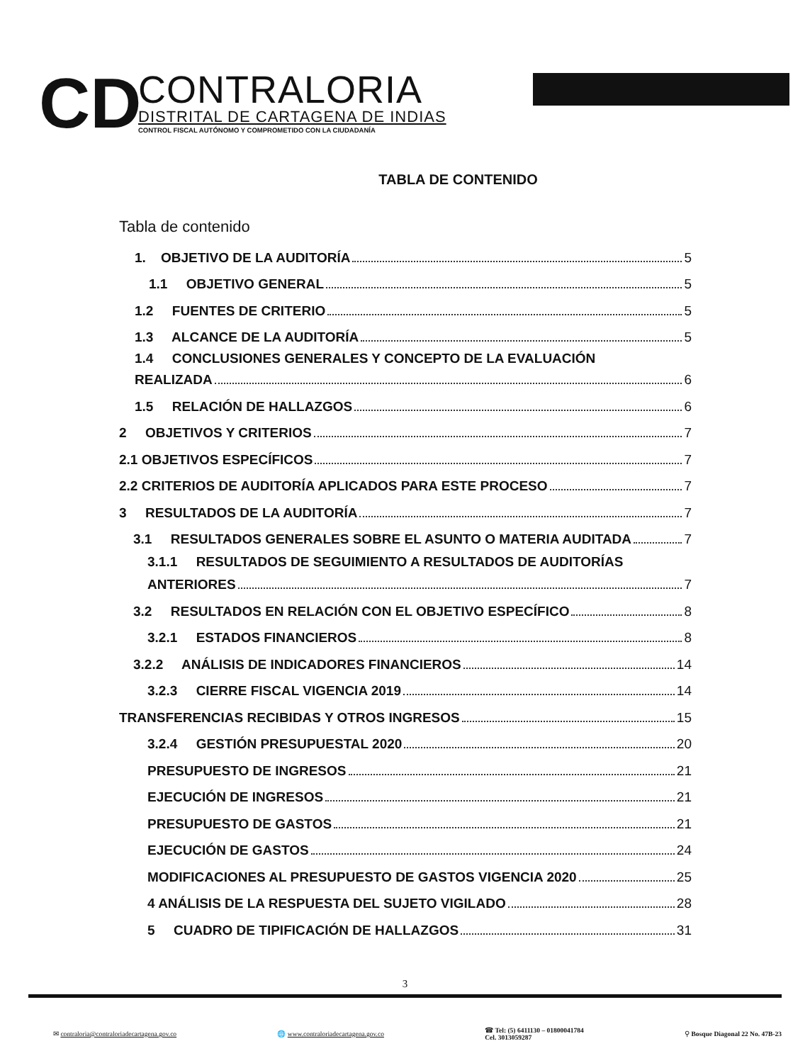CD
CONTRALORIA
DISTRITAL DE CARTAGENA DE INDIAS
CONTROL FISCAL AUTÓNOMO Y COMPROMETIDO CON LA CIUDADANÍA
TABLA DE CONTENIDO
Tabla de contenido
1. OBJETIVO DE LA AUDITORÍA 5
1.1 OBJETIVO GENERAL 5
1.2 FUENTES DE CRITERIO 5
1.3 ALCANCE DE LA AUDITORÍA 5
1.4 CONCLUSIONES GENERALES Y CONCEPTO DE LA EVALUACIÓN
REALIZADA 6
1.5 RELACIÓN DE HALLAZGOS 6
2 OBJETIVOS Y CRITERIOS 7
2.1 OBJETIVOS ESPECÍFICOS 7
2.2 CRITERIOS DE AUDITORÍA APLICADOS PARA ESTE PROCESO 7
3 RESULTADOS DE LA AUDITORÍA 7
3.1 RESULTADOS GENERALES SOBRE EL ASUNTO O MATERIA AUDITADA 7
3.1.1 RESULTADOS DE SEGUIMIENTO A RESULTADOS DE AUDITORÍAS
ANTERIORES 7
3.2 RESULTADOS EN RELACIÓN CON EL OBJETIVO ESPECÍFICO 8
3.2.1 ESTADOS FINANCIEROS 8
3.2.2 ANÁLISIS DE INDICADORES FINANCIEROS 14
3.2.3 CIERRE FISCAL VIGENCIA 2019 14
TRANSFERENCIAS RECIBIDAS Y OTROS INGRESOS 15
3.2.4 GESTIÓN PRESUPUESTAL 2020 20
PRESUPUESTO DE INGRESOS 21
EJECUCIÓN DE INGRESOS 21
PRESUPUESTO DE GASTOS 21
EJECUCIÓN DE GASTOS 24
MODIFICACIONES AL PRESUPUESTO DE GASTOS VIGENCIA 2020 25
4 ANÁLISIS DE LA RESPUESTA DEL SUJETO VIGILADO 28
5 CUADRO DE TIPIFICACIÓN DE HALLAZGOS 31
3
✉ contraloria@contraloriadecartagena.gov.co
🌐 www.contraloriadecartagena.gov.co
☎ Tel: (5) 6411130 – 01800041784
Cel. 3013059287
⚲ Bosque Diagonal 22 No. 47B-23